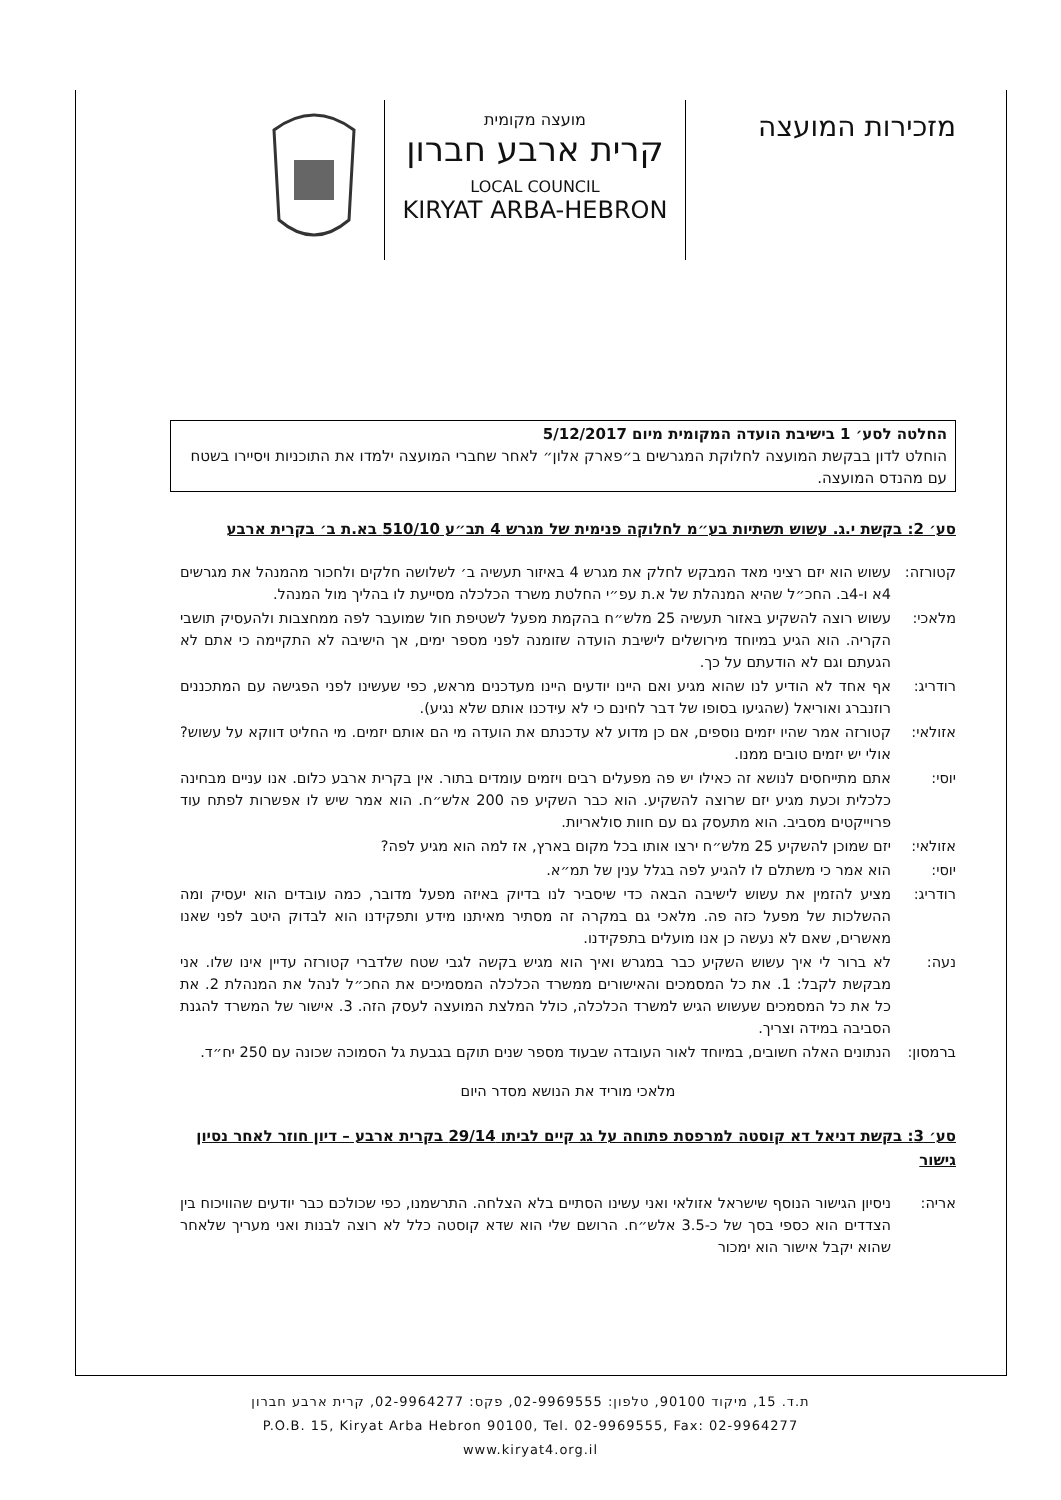מזכירות המועצה
מועצה מקומית
קרית ארבע חברון
LOCAL COUNCIL
KIRYAT ARBA-HEBRON
החלטה לסע׳ 1 בישיבת הועדה המקומית מיום 5/12/2017
הוחלט לדון בבקשת המועצה לחלוקת המגרשים ב״פארק אלון״ לאחר שחברי המועצה ילמדו את התוכניות ויסיירו בשטח עם מהנדס המועצה.
סע׳ 2: בקשת י.ג. עשוש תשתיות בע״מ לחלוקה פנימית של מגרש 4 תב״ע 510/10 בא.ת ב׳ בקרית ארבע
קטורזה: עשוש הוא יזם רציני מאד המבקש לחלק את מגרש 4 באיזור תעשיה ב׳ לשלושה חלקים ולחכור מהמנהל את מגרשים 4א ו-4ב. החכ״ל שהיא המנהלת של א.ת עפ״י החלטת משרד הכלכלה מסייעת לו בהליך מול המנהל.
מלאכי: עשוש רוצה להשקיע באזור תעשיה 25 מלש״ח בהקמת מפעל לשטיפת חול שמועבר לפה ממחצבות ולהעסיק תושבי הקריה. הוא הגיע במיוחד מירושלים לישיבת הועדה שזומנה לפני מספר ימים, אך הישיבה לא התקיימה כי אתם לא הגעתם וגם לא הודעתם על כך.
רודריג: אף אחד לא הודיע לנו שהוא מגיע ואם היינו יודעים היינו מעדכנים מראש, כפי שעשינו לפני הפגישה עם המתכננים רוזנברג ואוריאל (שהגיעו בסופו של דבר לחינם כי לא עידכנו אותם שלא נגיע).
אזולאי: קטורזה אמר שהיו יזמים נוספים, אם כן מדוע לא עדכנתם את הועדה מי הם אותם יזמים. מי החליט דווקא על עשוש? אולי יש יזמים טובים ממנו.
יוסי: אתם מתייחסים לנושא זה כאילו יש פה מפעלים רבים ויזמים עומדים בתור. אין בקרית ארבע כלום. אנו עניים מבחינה כלכלית וכעת מגיע יזם שרוצה להשקיע. הוא כבר השקיע פה 200 אלש״ח. הוא אמר שיש לו אפשרות לפתח עוד פרוייקטים מסביב. הוא מתעסק גם עם חוות סולאריות.
אזולאי: יזם שמוכן להשקיע 25 מלש״ח ירצו אותו בכל מקום בארץ, אז למה הוא מגיע לפה?
יוסי: הוא אמר כי משתלם לו להגיע לפה בגלל ענין של תמ״א.
רודריג: מציע להזמין את עשוש לישיבה הבאה כדי שיסביר לנו בדיוק באיזה מפעל מדובר, כמה עובדים הוא יעסיק ומה ההשלכות של מפעל כזה פה. מלאכי גם במקרה זה מסתיר מאיתנו מידע ותפקידנו הוא לבדוק היטב לפני שאנו מאשרים, שאם לא נעשה כן אנו מועלים בתפקידנו.
נעה: לא ברור לי איך עשוש השקיע כבר במגרש ואיך הוא מגיש בקשה לגבי שטח שלדברי קטורזה עדיין אינו שלו. אני מבקשת לקבל: 1. את כל המסמכים והאישורים ממשרד הכלכלה המסמיכים את החכ״ל לנהל את המנהלת 2. את כל את כל המסמכים שעשוש הגיש למשרד הכלכלה, כולל המלצת המועצה לעסק הזה. 3. אישור של המשרד להגנת הסביבה במידה וצריך.
ברמסון: הנתונים האלה חשובים, במיוחד לאור העובדה שבעוד מספר שנים תוקם בגבעת גל הסמוכה שכונה עם 250 יח״ד.
מלאכי מוריד את הנושא מסדר היום
סע׳ 3: בקשת דניאל דא קוסטה למרפסת פתוחה על גג קיים לביתו 29/14 בקרית ארבע – דיון חוזר לאחר נסיון גישור
אריה: ניסיון הגישור הנוסף שישראל אזולאי ואני עשינו הסתיים בלא הצלחה. התרשמנו, כפי שכולכם כבר יודעים שהוויכוח בין הצדדים הוא כספי בסך של כ-3.5 אלש״ח. הרושם שלי הוא שדא קוסטה כלל לא רוצה לבנות ואני מעריך שלאחר שהוא יקבל אישור הוא ימכור
ת.ד. 15, מיקוד 90100, טלפון: 02-9969555, פקס: 02-9964277, קרית ארבע חברון
P.O.B. 15, Kiryat Arba Hebron 90100, Tel. 02-9969555, Fax: 02-9964277
www.kiryat4.org.il